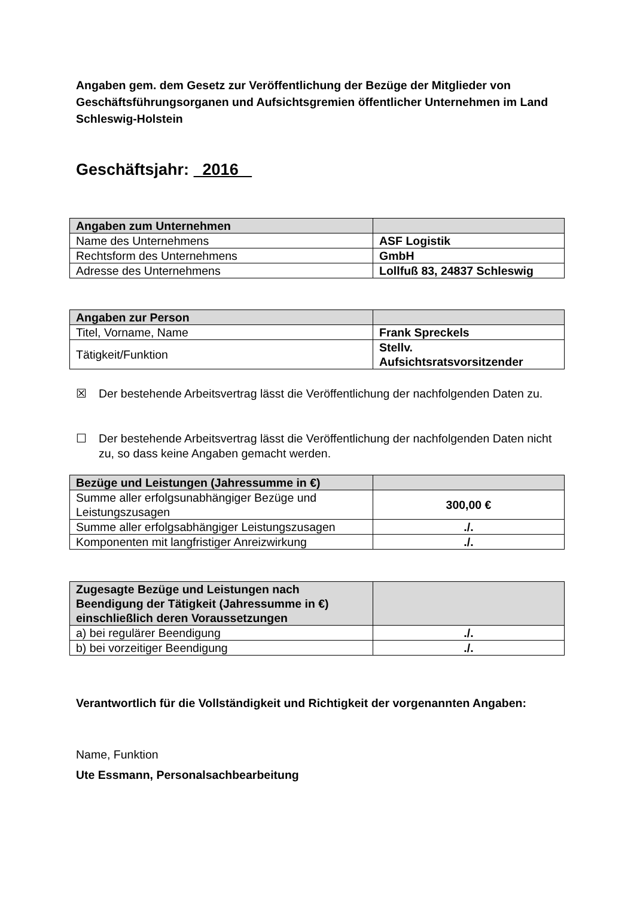Angaben gem. dem Gesetz zur Veröffentlichung der Bezüge der Mitglieder von Geschäftsführungsorganen und Aufsichtsgremien öffentlicher Unternehmen im Land Schleswig-Holstein
Geschäftsjahr: 2016
| Angaben zum Unternehmen | |
| Name des Unternehmens | ASF Logistik |
| Rechtsform des Unternehmens | GmbH |
| Adresse des Unternehmens | Lollfuß 83, 24837 Schleswig |
| Angaben zur Person | |
| Titel, Vorname, Name | Frank Spreckels |
| Tätigkeit/Funktion | Stellv. Aufsichtsratsvorsitzender |
☒ Der bestehende Arbeitsvertrag lässt die Veröffentlichung der nachfolgenden Daten zu.
☐ Der bestehende Arbeitsvertrag lässt die Veröffentlichung der nachfolgenden Daten nicht zu, so dass keine Angaben gemacht werden.
| Bezüge und Leistungen (Jahressumme in €) | |
| Summe aller erfolgsunabhängiger Bezüge und Leistungszusagen | 300,00 € |
| Summe aller erfolgsabhängiger Leistungszusagen | ./. |
| Komponenten mit langfristiger Anreizwirkung | ./. |
| Zugesagte Bezüge und Leistungen nach Beendigung der Tätigkeit (Jahressumme in €) einschließlich deren Voraussetzungen | |
| a) bei regulärer Beendigung | ./. |
| b) bei vorzeitiger Beendigung | ./. |
Verantwortlich für die Vollständigkeit und Richtigkeit der vorgenannten Angaben:
Name, Funktion
Ute Essmann, Personalsachbearbeitung